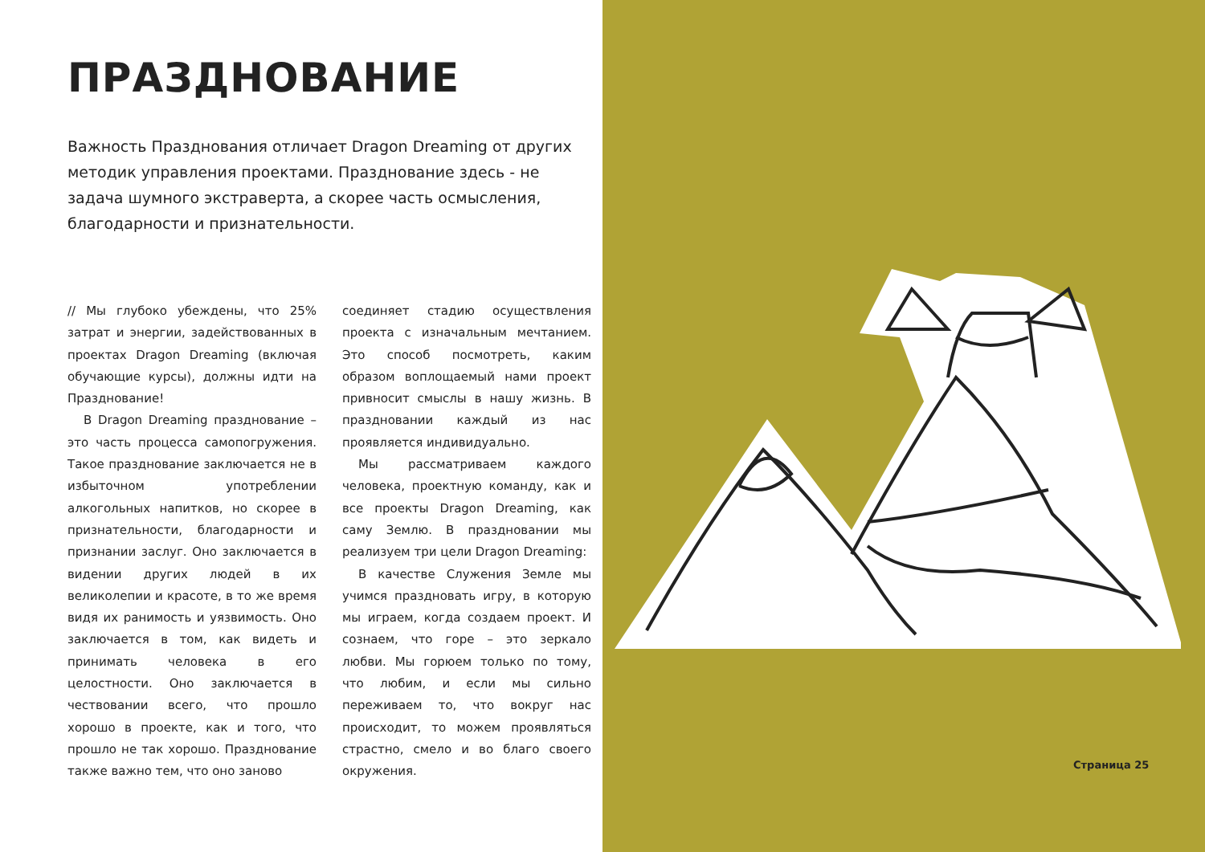ПРАЗДНОВАНИЕ
Важность Празднования отличает Dragon Dreaming от других методик управления проектами. Празднование здесь - не задача шумного экстраверта, а скорее часть осмысления, благодарности и признательности.
// Мы глубоко убеждены, что 25% затрат и энергии, задействованных в проектах Dragon Dreaming (включая обучающие курсы), должны идти на Празднование!
В Dragon Dreaming празднование – это часть процесса самопогружения. Такое празднование заключается не в избыточном употреблении алкогольных напитков, но скорее в признательности, благодарности и признании заслуг. Оно заключается в видении других людей в их великолепии и красоте, в то же время видя их ранимость и уязвимость. Оно заключается в том, как видеть и принимать человека в его целостности. Оно заключается в чествовании всего, что прошло хорошо в проекте, как и того, что прошло не так хорошо. Празднование также важно тем, что оно заново
соединяет стадию осуществления проекта с изначальным мечтанием. Это способ посмотреть, каким образом воплощаемый нами проект привносит смыслы в нашу жизнь. В праздновании каждый из нас проявляется индивидуально.
Мы рассматриваем каждого человека, проектную команду, как и все проекты Dragon Dreaming, как саму Землю. В праздновании мы реализуем три цели Dragon Dreaming:
В качестве Служения Земле мы учимся праздновать игру, в которую мы играем, когда создаем проект. И сознаем, что горе – это зеркало любви. Мы горюем только по тому, что любим, и если мы сильно переживаем то, что вокруг нас происходит, то можем проявляться страстно, смело и во благо своего окружения.
Страница 25